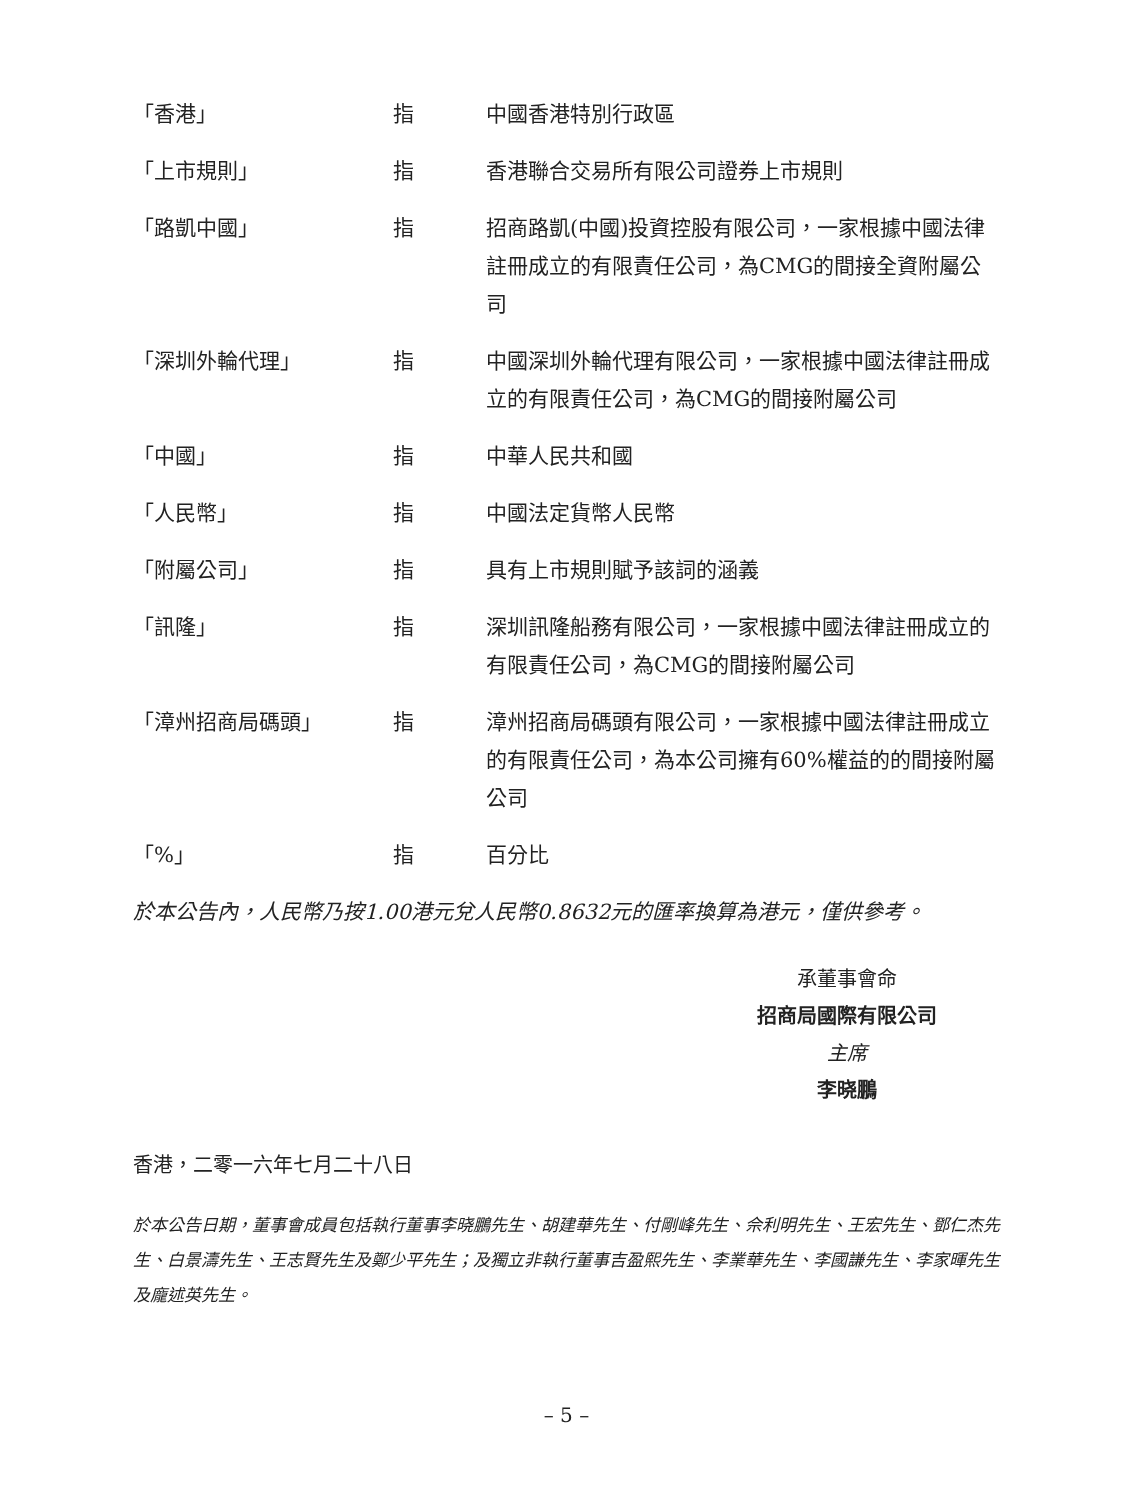| 「香港」 | 指 | 中國香港特別行政區 |
| 「上市規則」 | 指 | 香港聯合交易所有限公司證券上市規則 |
| 「路凱中國」 | 指 | 招商路凱(中國)投資控股有限公司，一家根據中國法律註冊成立的有限責任公司，為CMG的間接全資附屬公司 |
| 「深圳外輪代理」 | 指 | 中國深圳外輪代理有限公司，一家根據中國法律註冊成立的有限責任公司，為CMG的間接附屬公司 |
| 「中國」 | 指 | 中華人民共和國 |
| 「人民幣」 | 指 | 中國法定貨幣人民幣 |
| 「附屬公司」 | 指 | 具有上市規則賦予該詞的涵義 |
| 「訊隆」 | 指 | 深圳訊隆船務有限公司，一家根據中國法律註冊成立的有限責任公司，為CMG的間接附屬公司 |
| 「漳州招商局碼頭」 | 指 | 漳州招商局碼頭有限公司，一家根據中國法律註冊成立的有限責任公司，為本公司擁有60%權益的的間接附屬公司 |
| 「%」 | 指 | 百分比 |
於本公告內，人民幣乃按1.00港元兌人民幣0.8632元的匯率換算為港元，僅供參考。
承董事會命
招商局國際有限公司
主席
李晓鵬
香港，二零一六年七月二十八日
於本公告日期，董事會成員包括執行董事李晓鵬先生、胡建華先生、付剛峰先生、佘利明先生、王宏先生、鄧仁杰先生、白景濤先生、王志賢先生及鄭少平先生；及獨立非執行董事吉盈熙先生、李業華先生、李國謙先生、李家暉先生及龐述英先生。
– 5 –